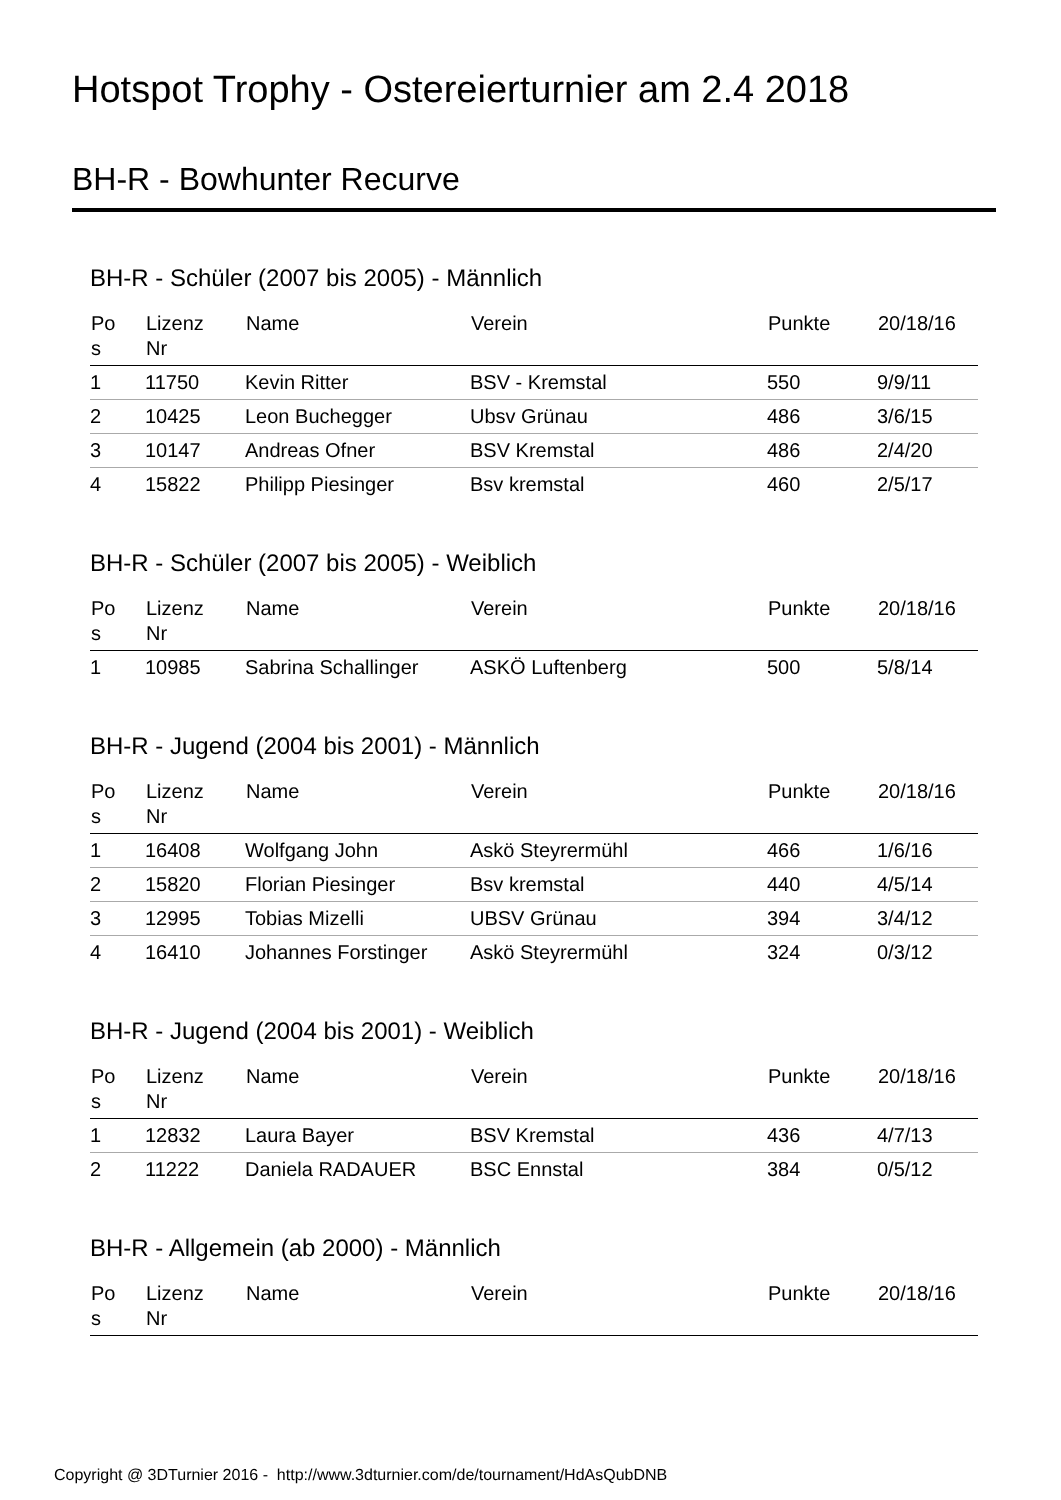Hotspot Trophy - Ostereierturnier am 2.4 2018
BH-R - Bowhunter Recurve
BH-R - Schüler (2007 bis 2005) - Männlich
| Po s | Lizenz Nr | Name | Verein | Punkte | 20/18/16 |
| --- | --- | --- | --- | --- | --- |
| 1 | 11750 | Kevin Ritter | BSV - Kremstal | 550 | 9/9/11 |
| 2 | 10425 | Leon Buchegger | Ubsv Grünau | 486 | 3/6/15 |
| 3 | 10147 | Andreas Ofner | BSV Kremstal | 486 | 2/4/20 |
| 4 | 15822 | Philipp Piesinger | Bsv kremstal | 460 | 2/5/17 |
BH-R - Schüler (2007 bis 2005) - Weiblich
| Po s | Lizenz Nr | Name | Verein | Punkte | 20/18/16 |
| --- | --- | --- | --- | --- | --- |
| 1 | 10985 | Sabrina Schallinger | ASKÖ Luftenberg | 500 | 5/8/14 |
BH-R - Jugend (2004 bis 2001) - Männlich
| Po s | Lizenz Nr | Name | Verein | Punkte | 20/18/16 |
| --- | --- | --- | --- | --- | --- |
| 1 | 16408 | Wolfgang John | Askö Steyrermühl | 466 | 1/6/16 |
| 2 | 15820 | Florian Piesinger | Bsv kremstal | 440 | 4/5/14 |
| 3 | 12995 | Tobias Mizelli | UBSV Grünau | 394 | 3/4/12 |
| 4 | 16410 | Johannes Forstinger | Askö Steyrermühl | 324 | 0/3/12 |
BH-R - Jugend (2004 bis 2001) - Weiblich
| Po s | Lizenz Nr | Name | Verein | Punkte | 20/18/16 |
| --- | --- | --- | --- | --- | --- |
| 1 | 12832 | Laura Bayer | BSV Kremstal | 436 | 4/7/13 |
| 2 | 11222 | Daniela RADAUER | BSC Ennstal | 384 | 0/5/12 |
BH-R - Allgemein (ab 2000) - Männlich
| Po s | Lizenz Nr | Name | Verein | Punkte | 20/18/16 |
| --- | --- | --- | --- | --- | --- |
Copyright @ 3DTurnier 2016 - http://www.3dturnier.com/de/tournament/HdAsQubDNB